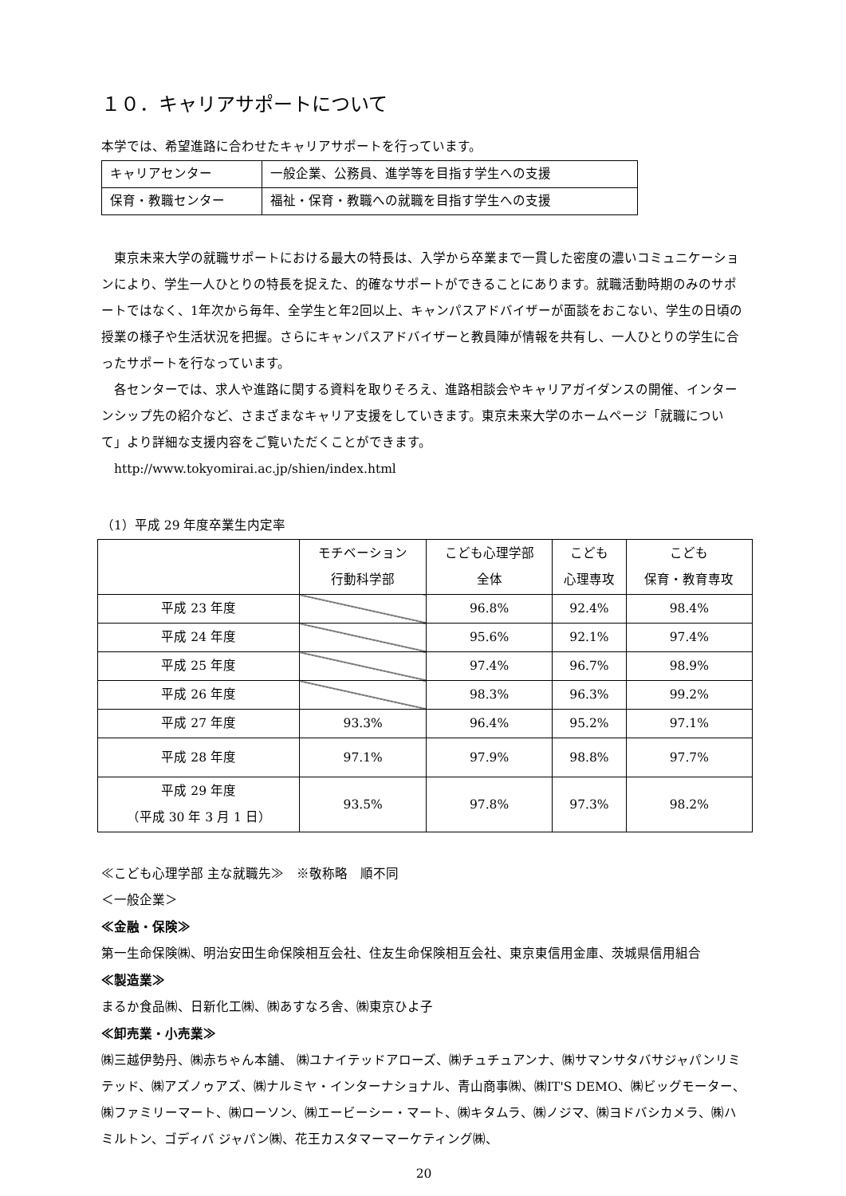１０．キャリアサポートについて
本学では、希望進路に合わせたキャリアサポートを行っています。
| キャリアセンター | 一般企業、公務員、進学等を目指す学生への支援 |
| 保育・教職センター | 福祉・保育・教職への就職を目指す学生への支援 |
　東京未来大学の就職サポートにおける最大の特長は、入学から卒業まで一貫した密度の濃いコミュニケーションにより、学生一人ひとりの特長を捉えた、的確なサポートができることにあります。就職活動時期のみのサポートではなく、1年次から毎年、全学生と年2回以上、キャンパスアドバイザーが面談をおこない、学生の日頃の授業の様子や生活状況を把握。さらにキャンパスアドバイザーと教員陣が情報を共有し、一人ひとりの学生に合ったサポートを行なっています。
　各センターでは、求人や進路に関する資料を取りそろえ、進路相談会やキャリアガイダンスの開催、インターンシップ先の紹介など、さまざまなキャリア支援をしていきます。東京未来大学のホームページ「就職について」より詳細な支援内容をご覧いただくことができます。
　http://www.tokyomirai.ac.jp/shien/index.html
（1）平成 29 年度卒業生内定率
| | モチベーション 行動科学部 | こども心理学部 全体 | こども 心理専攻 | こども 保育・教育専攻 |
| --- | --- | --- | --- | --- |
| 平成 23 年度 | | 96.8% | 92.4% | 98.4% |
| 平成 24 年度 | | 95.6% | 92.1% | 97.4% |
| 平成 25 年度 | | 97.4% | 96.7% | 98.9% |
| 平成 26 年度 | | 98.3% | 96.3% | 99.2% |
| 平成 27 年度 | 93.3% | 96.4% | 95.2% | 97.1% |
| 平成 28 年度 | 97.1% | 97.9% | 98.8% | 97.7% |
| 平成 29 年度 （平成 30 年 3 月 1 日） | 93.5% | 97.8% | 97.3% | 98.2% |
≪こども心理学部 主な就職先≫　※敬称略　順不同
＜一般企業＞
≪金融・保険≫
第一生命保険㈱、明治安田生命保険相互会社、住友生命保険相互会社、東京東信用金庫、茨城県信用組合
≪製造業≫
まるか食品㈱、日新化工㈱、㈱あすなろ舎、㈱東京ひよ子
≪卸売業・小売業≫
㈱三越伊勢丹、㈱赤ちゃん本舗、 ㈱ユナイテッドアローズ、㈱チュチュアンナ、㈱サマンサタバサジャパンリミテッド、㈱アズノゥアズ、㈱ナルミヤ・インターナショナル、青山商事㈱、㈱IT'S DEMO、㈱ビッグモーター、㈱ファミリーマート、㈱ローソン、㈱エービーシー・マート、㈱キタムラ、㈱ノジマ、㈱ヨドバシカメラ、㈱ハミルトン、ゴディバ ジャパン㈱、花王カスタマーマーケティング㈱、
20